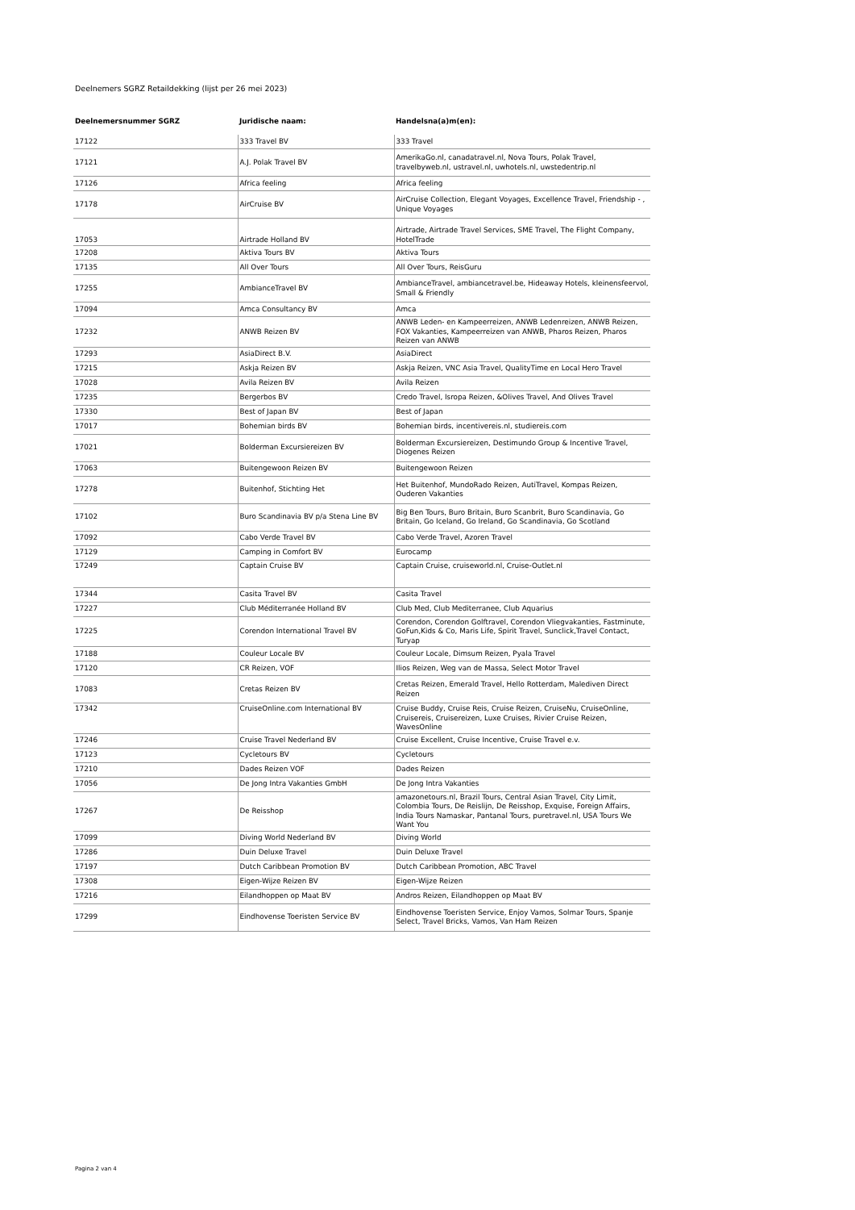Deelnemers SGRZ Retaildekking (lijst per 26 mei 2023)
| Deelnemersnummer SGRZ | Juridische naam: | Handelsna(a)m(en): |
| --- | --- | --- |
| 17122 | 333 Travel BV | 333 Travel |
| 17121 | A.J. Polak Travel BV | AmerikaGo.nl, canadatravel.nl, Nova Tours, Polak Travel, travelbyweb.nl, ustravel.nl, uwhotels.nl, uwstedentrip.nl |
| 17126 | Africa feeling | Africa feeling |
| 17178 | AirCruise BV | AirCruise Collection, Elegant Voyages, Excellence Travel, Friendship - , Unique Voyages |
| 17053 | Airtrade Holland BV | Airtrade, Airtrade Travel Services, SME Travel, The Flight Company, HotelTrade |
| 17208 | Aktiva Tours BV | Aktiva Tours |
| 17135 | All Over Tours | All Over Tours, ReisGuru |
| 17255 | AmbianceTravel BV | AmbianceTravel, ambiancetravel.be, Hideaway Hotels, kleinensfeervol, Small & Friendly |
| 17094 | Amca Consultancy BV | Amca |
| 17232 | ANWB Reizen BV | ANWB Leden- en Kampeerreizen, ANWB Ledenreizen, ANWB Reizen, FOX Vakanties, Kampeerreizen van ANWB, Pharos Reizen, Pharos Reizen van ANWB |
| 17293 | AsiaDirect B.V. | AsiaDirect |
| 17215 | Askja Reizen BV | Askja Reizen, VNC Asia Travel, QualityTime en Local Hero Travel |
| 17028 | Avila Reizen BV | Avila Reizen |
| 17235 | Bergerbos BV | Credo Travel, Isropa Reizen, &Olives Travel, And Olives Travel |
| 17330 | Best of Japan BV | Best of Japan |
| 17017 | Bohemian birds BV | Bohemian birds, incentivereis.nl, studiereis.com |
| 17021 | Bolderman Excursiereizen BV | Bolderman Excursiereizen, Destimundo Group & Incentive Travel, Diogenes Reizen |
| 17063 | Buitengewoon Reizen BV | Buitengewoon Reizen |
| 17278 | Buitenhof, Stichting Het | Het Buitenhof, MundoRado Reizen, AutiTravel, Kompas Reizen, Ouderen Vakanties |
| 17102 | Buro Scandinavia BV p/a Stena Line BV | Big Ben Tours, Buro Britain, Buro Scanbrit, Buro Scandinavia, Go Britain, Go Iceland, Go Ireland, Go Scandinavia, Go Scotland |
| 17092 | Cabo Verde Travel BV | Cabo Verde Travel, Azoren Travel |
| 17129 | Camping in Comfort BV | Eurocamp |
| 17249 | Captain Cruise BV | Captain Cruise, cruiseworld.nl, Cruise-Outlet.nl |
| 17344 | Casita Travel BV | Casita Travel |
| 17227 | Club Méditerranée Holland BV | Club Med, Club Mediterranee, Club Aquarius |
| 17225 | Corendon International Travel BV | Corendon, Corendon Golftravel, Corendon Vliegvakanties, Fastminute, GoFun,Kids & Co, Maris Life, Spirit Travel, Sunclick,Travel Contact, Turyap |
| 17188 | Couleur Locale BV | Couleur Locale, Dimsum Reizen, Pyala Travel |
| 17120 | CR Reizen, VOF | Ilios Reizen, Weg van de Massa, Select Motor Travel |
| 17083 | Cretas Reizen BV | Cretas Reizen, Emerald Travel, Hello Rotterdam, Malediven Direct Reizen |
| 17342 | CruiseOnline.com International BV | Cruise Buddy, Cruise Reis, Cruise Reizen, CruiseNu, CruiseOnline, Cruisereis, Cruisereizen, Luxe Cruises, Rivier Cruise Reizen, WavesOnline |
| 17246 | Cruise Travel Nederland BV | Cruise Excellent, Cruise Incentive, Cruise Travel e.v. |
| 17123 | Cycletours BV | Cycletours |
| 17210 | Dades Reizen VOF | Dades Reizen |
| 17056 | De Jong Intra Vakanties GmbH | De Jong Intra Vakanties |
| 17267 | De Reisshop | amazonetours.nl, Brazil Tours, Central Asian Travel, City Limit, Colombia Tours, De Reislijn, De Reisshop, Exquise, Foreign Affairs, India Tours Namaskar, Pantanal Tours, puretravel.nl, USA Tours We Want You |
| 17099 | Diving World Nederland BV | Diving World |
| 17286 | Duin Deluxe Travel | Duin Deluxe Travel |
| 17197 | Dutch Caribbean Promotion BV | Dutch Caribbean Promotion, ABC Travel |
| 17308 | Eigen-Wijze Reizen BV | Eigen-Wijze Reizen |
| 17216 | Eilandhoppen op Maat BV | Andros Reizen, Eilandhoppen op Maat BV |
| 17299 | Eindhovense Toeristen Service BV | Eindhovense Toeristen Service, Enjoy Vamos, Solmar Tours, Spanje Select, Travel Bricks, Vamos, Van Ham Reizen |
Pagina 2 van 4